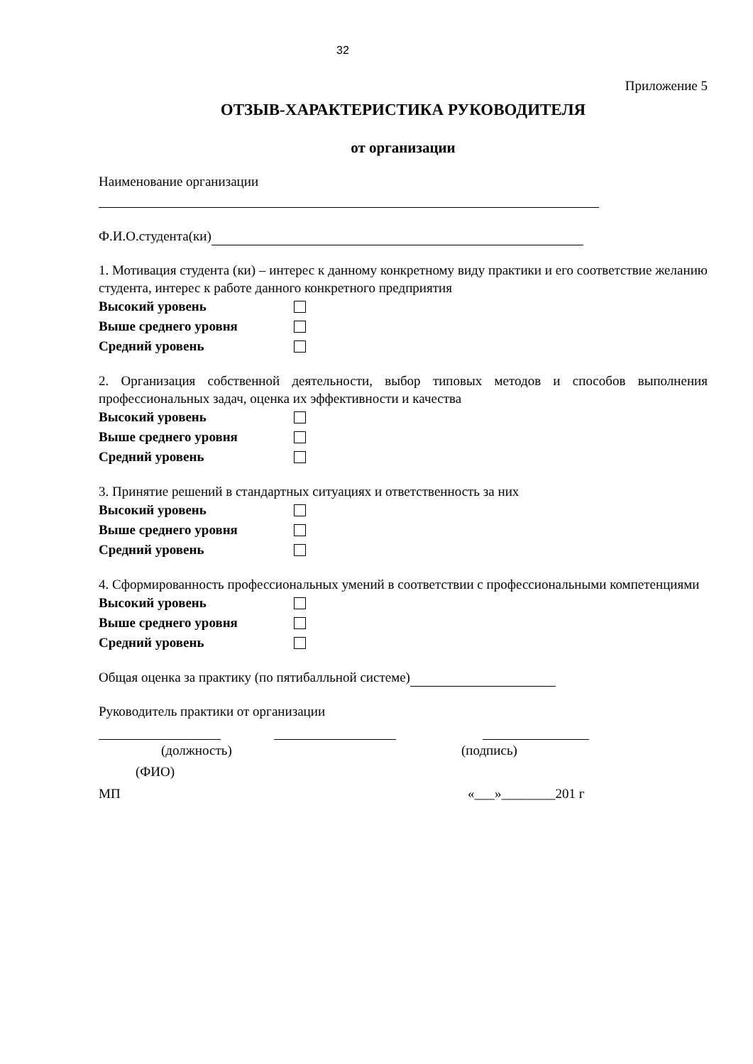32
Приложение 5
ОТЗЫВ-ХАРАКТЕРИСТИКА РУКОВОДИТЕЛЯ
от организации
Наименование организации
Ф.И.О.студента(ки)
1. Мотивация студента (ки) – интерес к данному конкретному виду практики и его соответствие желанию студента, интерес к работе данного конкретного предприятия
Высокий уровень
Выше среднего уровня
Средний уровень
2. Организация собственной деятельности, выбор типовых методов и способов выполнения профессиональных задач, оценка их эффективности и качества
Высокий уровень
Выше среднего уровня
Средний уровень
3. Принятие решений в стандартных ситуациях и ответственность за них
Высокий уровень
Выше среднего уровня
Средний уровень
4. Сформированность профессиональных умений в соответствии с профессиональными компетенциями
Высокий уровень
Выше среднего уровня
Средний уровень
Общая оценка за практику (по пятибалльной системе)
Руководитель практики от организации
(должность) (подпись)
(ФИО)
МП «___»________201 г